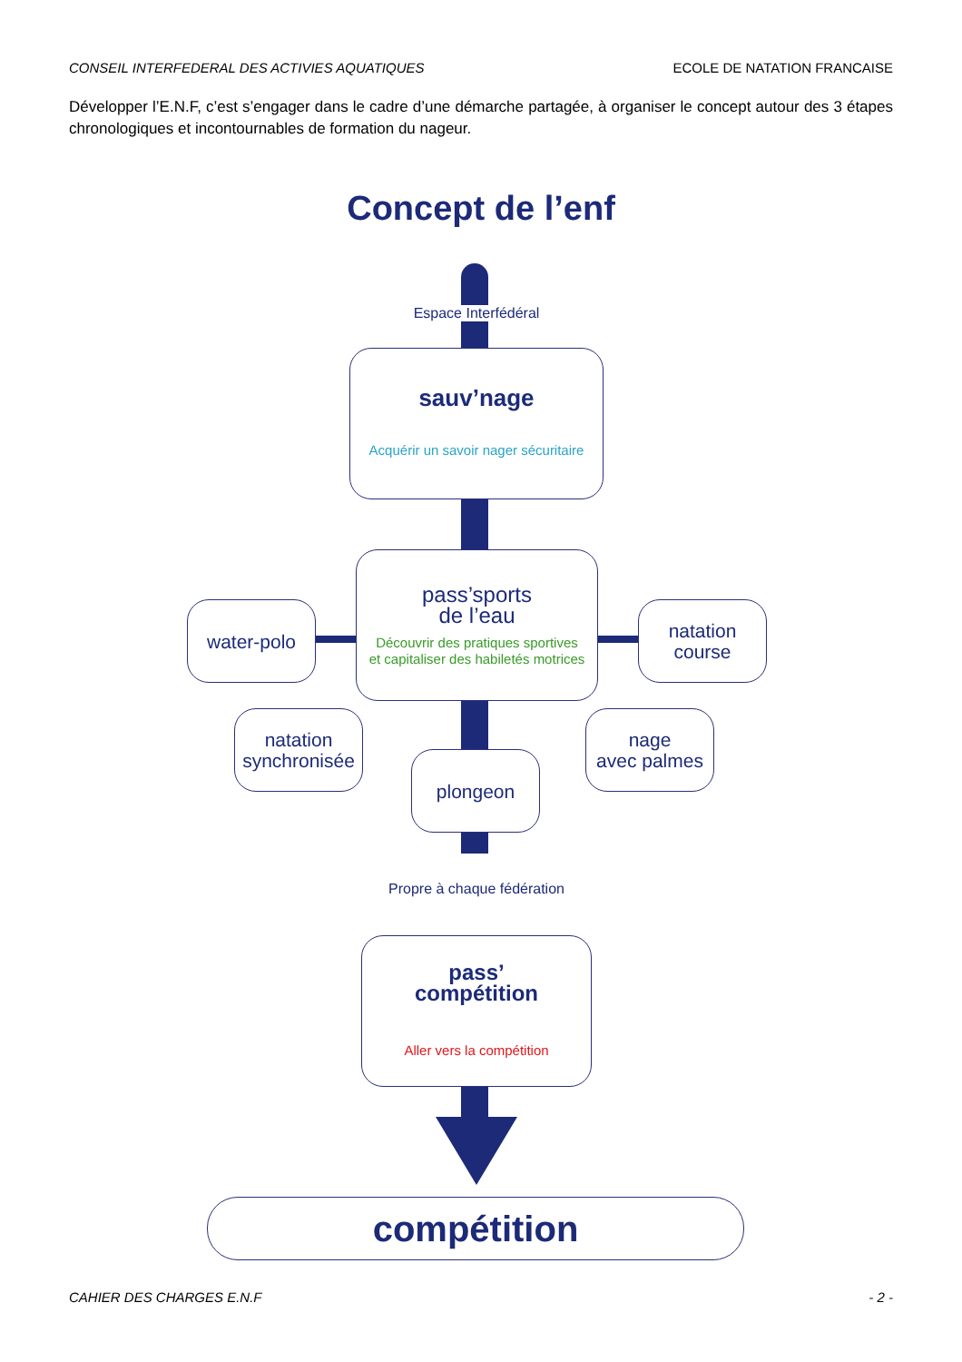CONSEIL INTERFEDERAL DES ACTIVIES AQUATIQUES ECOLE DE NATATION FRANCAISE
Développer l’E.N.F, c’est s’engager dans le cadre d’une démarche partagée, à organiser le concept autour des 3 étapes chronologiques et incontournables de formation du nageur.
Concept de l’enf
Espace Interfédéral
sauv’nage
Acquérir un savoir nager sécuritaire
pass’sports
de l’eau
Découvrir des pratiques sportives
et capitaliser des habiletés motrices
water-polo
natation
course
natation
synchronisée
plongeon
nage
avec palmes
Propre à chaque fédération
pass’
compétition
Aller vers la compétition
compétition
CAHIER DES CHARGES E.N.F - 2 -